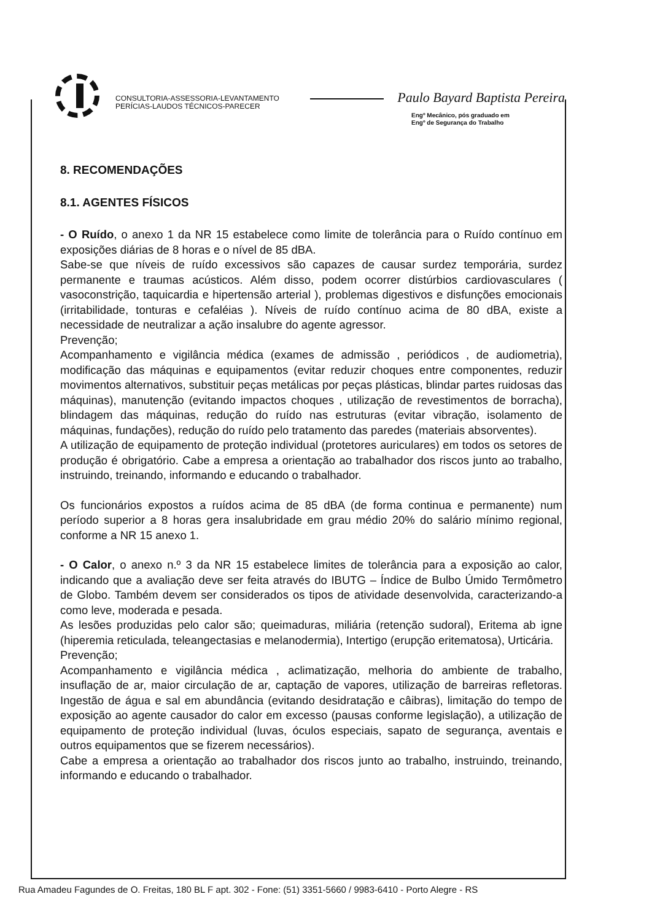CONSULTORIA-ASSESSORIA-LEVANTAMENTO
PERÍCIAS-LAUDOS TÉCNICOS-PARECER
Paulo Bayard Baptista Pereira
Engº Mecânico, pós graduado em
Engº de Segurança do Trabalho
8. RECOMENDAÇÕES
8.1. AGENTES FÍSICOS
- O Ruído, o anexo 1 da NR 15 estabelece como limite de tolerância para o Ruído contínuo em exposições diárias de 8 horas e o nível de 85 dBA.
Sabe-se que níveis de ruído excessivos são capazes de causar surdez temporária, surdez permanente e traumas acústicos. Além disso, podem ocorrer distúrbios cardiovasculares ( vasoconstrição, taquicardia e hipertensão arterial ), problemas digestivos e disfunções emocionais (irritabilidade, tonturas e cefaléias ). Níveis de ruído contínuo acima de 80 dBA, existe a necessidade de neutralizar a ação insalubre do agente agressor.
Prevenção;
Acompanhamento e vigilância médica (exames de admissão , periódicos , de audiometria), modificação das máquinas e equipamentos (evitar reduzir choques entre componentes, reduzir movimentos alternativos, substituir peças metálicas por peças plásticas, blindar partes ruidosas das máquinas), manutenção (evitando impactos choques , utilização de revestimentos de borracha), blindagem das máquinas, redução do ruído nas estruturas (evitar vibração, isolamento de máquinas, fundações), redução do ruído pelo tratamento das paredes (materiais absorventes).
A utilização de equipamento de proteção individual (protetores auriculares) em todos os setores de produção é obrigatório. Cabe a empresa a orientação ao trabalhador dos riscos junto ao trabalho, instruindo, treinando, informando e educando o trabalhador.
Os funcionários expostos a ruídos acima de 85 dBA (de forma continua e permanente) num período superior a 8 horas gera insalubridade em grau médio 20% do salário mínimo regional, conforme a NR 15 anexo 1.
- O Calor, o anexo n.º 3 da NR 15 estabelece limites de tolerância para a exposição ao calor, indicando que a avaliação deve ser feita através do IBUTG – Índice de Bulbo Úmido Termômetro de Globo. Também devem ser considerados os tipos de atividade desenvolvida, caracterizando-a como leve, moderada e pesada.
As lesões produzidas pelo calor são; queimaduras, miliária (retenção sudoral), Eritema ab igne (hiperemia reticulada, teleangectasias e melanodermia), Intertigo (erupção eritematosa), Urticária.
Prevenção;
Acompanhamento e vigilância médica , aclimatização, melhoria do ambiente de trabalho, insuflação de ar, maior circulação de ar, captação de vapores, utilização de barreiras refletoras. Ingestão de água e sal em abundância (evitando desidratação e câibras), limitação do tempo de exposição ao agente causador do calor em excesso (pausas conforme legislação), a utilização de equipamento de proteção individual (luvas, óculos especiais, sapato de segurança, aventais e outros equipamentos que se fizerem necessários).
Cabe a empresa a orientação ao trabalhador dos riscos junto ao trabalho, instruindo, treinando, informando e educando o trabalhador.
Rua Amadeu Fagundes de O. Freitas, 180 BL F apt. 302 - Fone: (51) 3351-5660 / 9983-6410 - Porto Alegre - RS